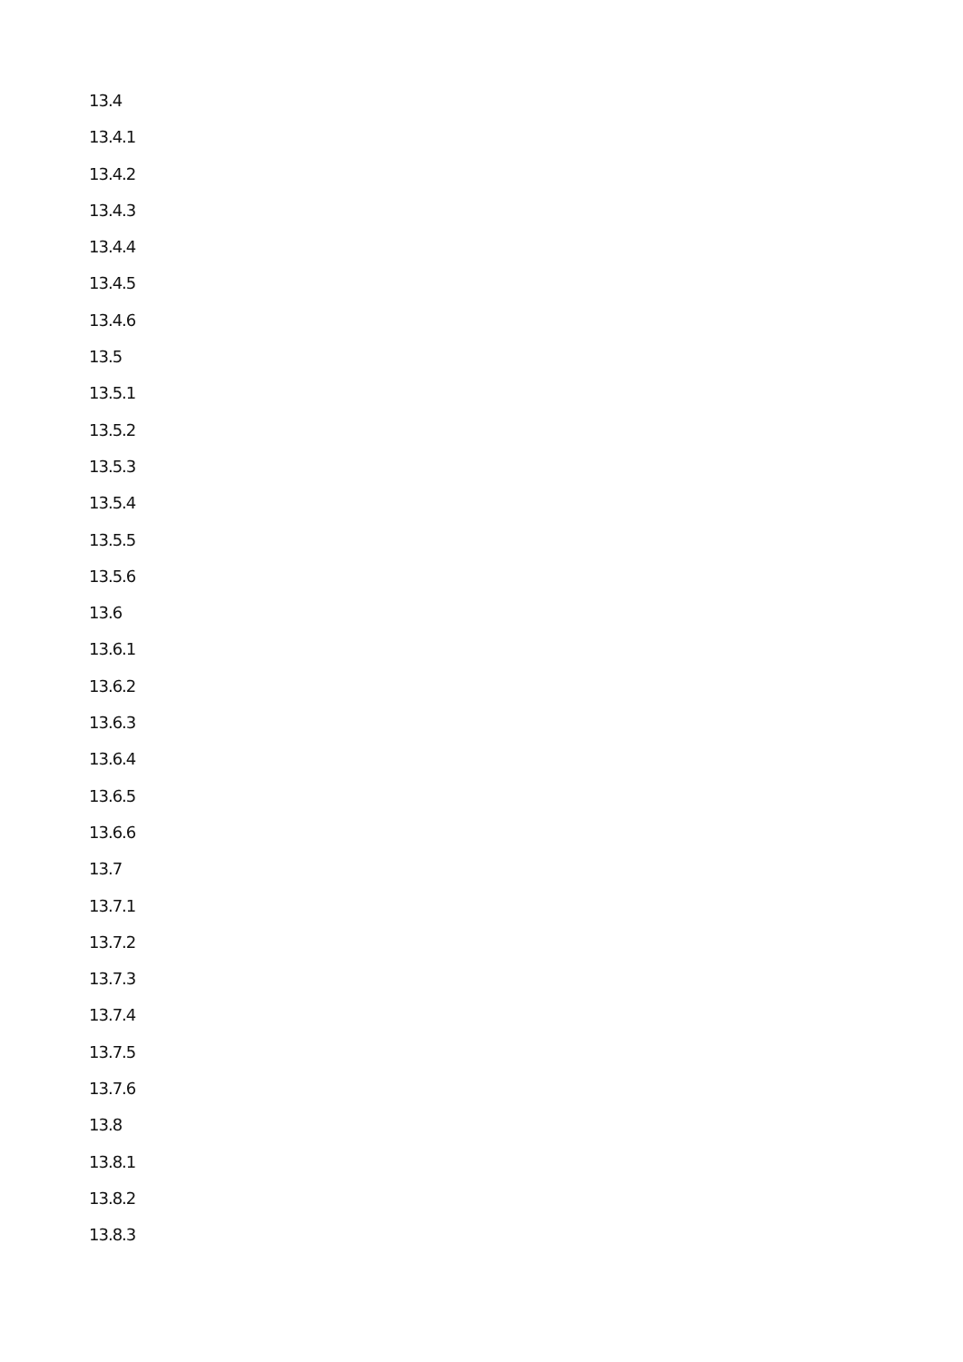13.4
13.4.1
13.4.2
13.4.3
13.4.4
13.4.5
13.4.6
13.5
13.5.1
13.5.2
13.5.3
13.5.4
13.5.5
13.5.6
13.6
13.6.1
13.6.2
13.6.3
13.6.4
13.6.5
13.6.6
13.7
13.7.1
13.7.2
13.7.3
13.7.4
13.7.5
13.7.6
13.8
13.8.1
13.8.2
13.8.3